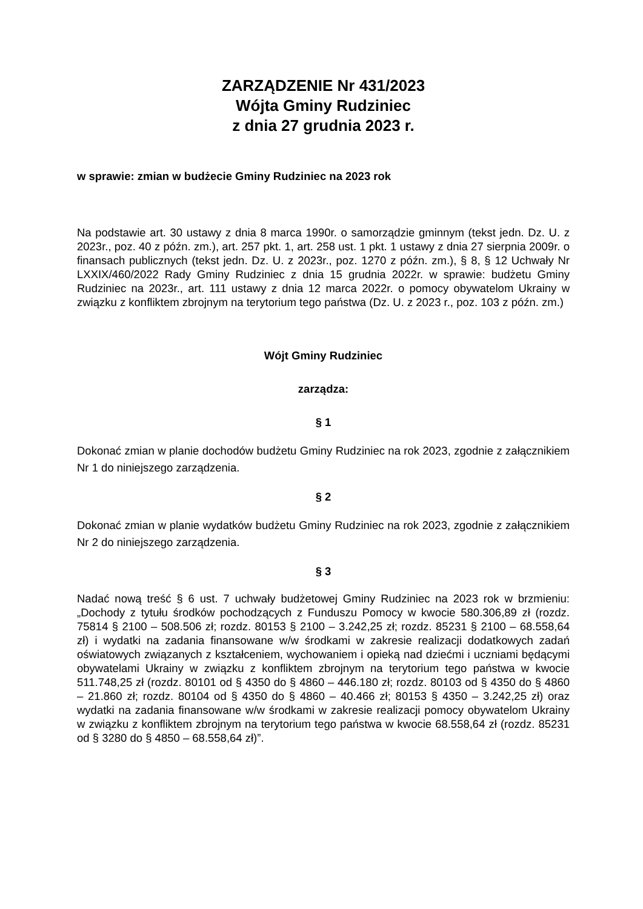ZARZĄDZENIE Nr 431/2023
Wójta Gminy Rudziniec
z dnia 27 grudnia 2023 r.
w sprawie: zmian w budżecie Gminy Rudziniec na 2023 rok
Na podstawie art. 30 ustawy z dnia 8 marca 1990r. o samorządzie gminnym (tekst jedn. Dz. U. z 2023r., poz. 40 z późn. zm.), art. 257 pkt. 1, art. 258 ust. 1 pkt. 1 ustawy z dnia 27 sierpnia 2009r. o finansach publicznych (tekst jedn. Dz. U. z 2023r., poz. 1270 z późn. zm.), § 8, § 12 Uchwały Nr LXXIX/460/2022 Rady Gminy Rudziniec z dnia 15 grudnia 2022r. w sprawie: budżetu Gminy Rudziniec na 2023r., art. 111 ustawy z dnia 12 marca 2022r. o pomocy obywatelom Ukrainy w związku z konfliktem zbrojnym na terytorium tego państwa (Dz. U. z 2023 r., poz. 103 z późn. zm.)
Wójt Gminy Rudziniec
zarządza:
§ 1
Dokonać zmian w planie dochodów budżetu Gminy Rudziniec na rok 2023, zgodnie z załącznikiem Nr 1 do niniejszego zarządzenia.
§ 2
Dokonać zmian w planie wydatków budżetu Gminy Rudziniec na rok 2023, zgodnie z załącznikiem Nr 2 do niniejszego zarządzenia.
§ 3
Nadać nową treść § 6 ust. 7 uchwały budżetowej Gminy Rudziniec na 2023 rok w brzmieniu: „Dochody z tytułu środków pochodzących z Funduszu Pomocy w kwocie 580.306,89 zł (rozdz. 75814 § 2100 – 508.506 zł; rozdz. 80153 § 2100 – 3.242,25 zł; rozdz. 85231 § 2100 – 68.558,64 zł) i wydatki na zadania finansowane w/w środkami w zakresie realizacji dodatkowych zadań oświatowych związanych z kształceniem, wychowaniem i opieką nad dziećmi i uczniami będącymi obywatelami Ukrainy w związku z konfliktem zbrojnym na terytorium tego państwa w kwocie 511.748,25 zł (rozdz. 80101 od § 4350 do § 4860 – 446.180 zł; rozdz. 80103 od § 4350 do § 4860 – 21.860 zł; rozdz. 80104 od § 4350 do § 4860 – 40.466 zł; 80153 § 4350 – 3.242,25 zł) oraz wydatki na zadania finansowane w/w środkami w zakresie realizacji pomocy obywatelom Ukrainy w związku z konfliktem zbrojnym na terytorium tego państwa w kwocie 68.558,64 zł (rozdz. 85231 od § 3280 do § 4850 – 68.558,64 zł)”.